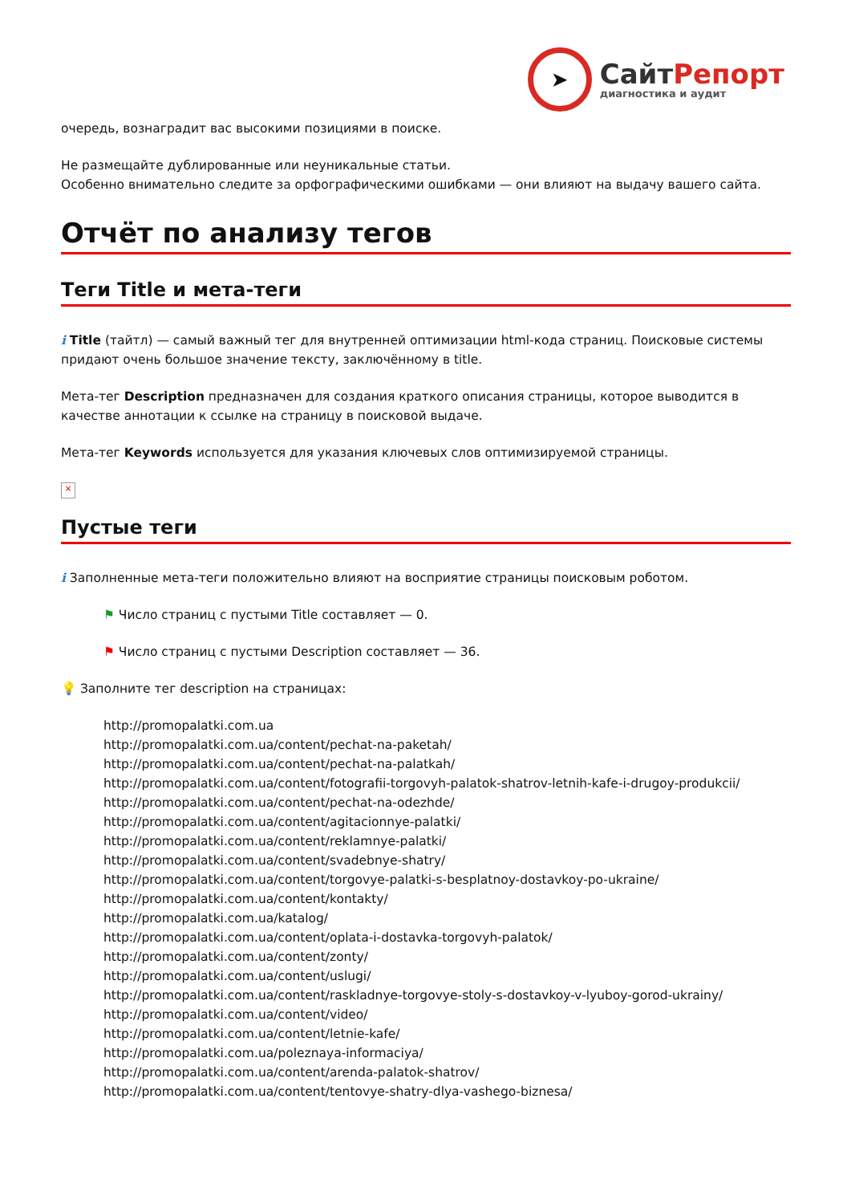➤
СайтРепорт
диагностика и аудит
очередь, вознаградит вас высокими позициями в поиске.
Не размещайте дублированные или неуникальные статьи.
Особенно внимательно следите за орфографическими ошибками — они влияют на выдачу вашего сайта.
Отчёт по анализу тегов
Теги Title и мета-теги
i Title (тайтл) — самый важный тег для внутренней оптимизации html-кода страниц. Поисковые системы придают очень большое значение тексту, заключённому в title.
Мета-тег Description предназначен для создания краткого описания страницы, которое выводится в качестве аннотации к ссылке на страницу в поисковой выдаче.
Мета-тег Keywords используется для указания ключевых слов оптимизируемой страницы.
×
Пустые теги
i Заполненные мета-теги положительно влияют на восприятие страницы поисковым роботом.
⚑ Число страниц с пустыми Title составляет — 0.
⚑ Число страниц с пустыми Description составляет — 36.
💡 Заполните тег description на страницах:
http://promopalatki.com.ua
http://promopalatki.com.ua/content/pechat-na-paketah/
http://promopalatki.com.ua/content/pechat-na-palatkah/
http://promopalatki.com.ua/content/fotografii-torgovyh-palatok-shatrov-letnih-kafe-i-drugoy-produkcii/
http://promopalatki.com.ua/content/pechat-na-odezhde/
http://promopalatki.com.ua/content/agitacionnye-palatki/
http://promopalatki.com.ua/content/reklamnye-palatki/
http://promopalatki.com.ua/content/svadebnye-shatry/
http://promopalatki.com.ua/content/torgovye-palatki-s-besplatnoy-dostavkoy-po-ukraine/
http://promopalatki.com.ua/content/kontakty/
http://promopalatki.com.ua/katalog/
http://promopalatki.com.ua/content/oplata-i-dostavka-torgovyh-palatok/
http://promopalatki.com.ua/content/zonty/
http://promopalatki.com.ua/content/uslugi/
http://promopalatki.com.ua/content/raskladnye-torgovye-stoly-s-dostavkoy-v-lyuboy-gorod-ukrainy/
http://promopalatki.com.ua/content/video/
http://promopalatki.com.ua/content/letnie-kafe/
http://promopalatki.com.ua/poleznaya-informaciya/
http://promopalatki.com.ua/content/arenda-palatok-shatrov/
http://promopalatki.com.ua/content/tentovye-shatry-dlya-vashego-biznesa/